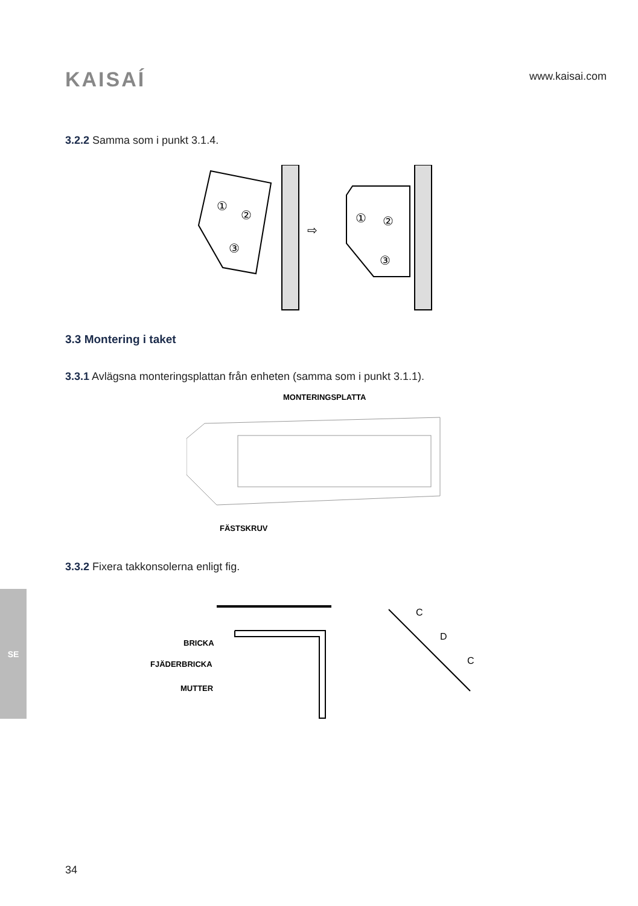KAISAÍ
www.kaisai.com
3.2.2 Samma som i punkt 3.1.4.
①
②
③
⇨
①
②
③
3.3 Montering i taket
3.3.1 Avlägsna monteringsplattan från enheten (samma som i punkt 3.1.1).
MONTERINGSPLATTA
FÄSTSKRUV
3.3.2 Fixera takkonsolerna enligt fig.
BRICKA
FJÄDERBRICKA
MUTTER
C
D
C
SE
34